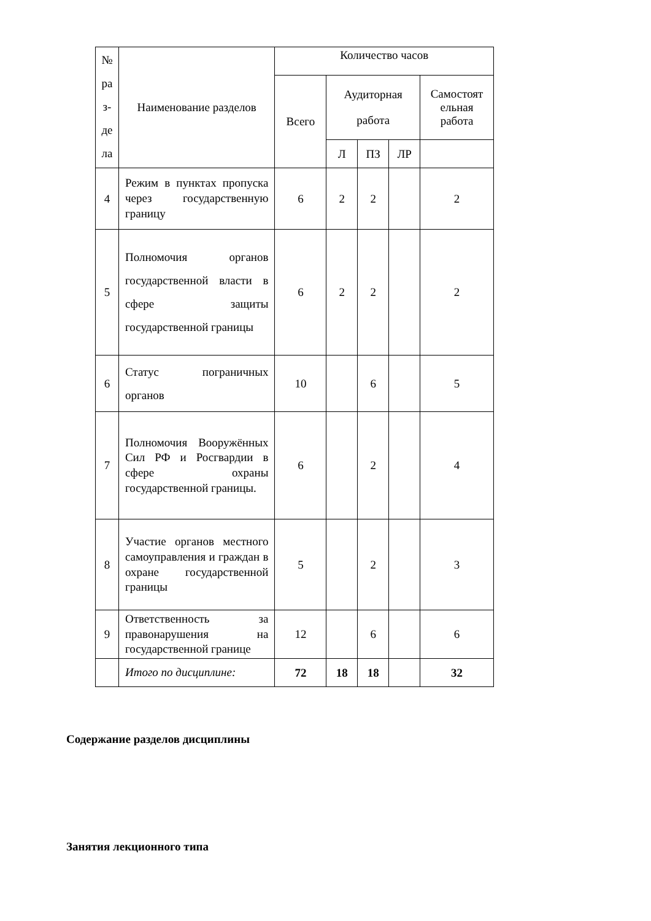| № ра з- де ла | Наименование разделов | Количество часов | | | | |
| --- | --- | --- | --- | --- | --- | --- |
| | | Всего | Аудиторная работа | | | Самостоят ельная работа |
| | | | Л | ПЗ | ЛР | |
| 4 | Режим в пунктах пропуска через государственную границу | 6 | 2 | 2 | | 2 |
| 5 | Полномочия органов государственной власти в сфере защиты государственной границы | 6 | 2 | 2 | | 2 |
| 6 | Статус пограничных органов | 10 | | 6 | | 5 |
| 7 | Полномочия Вооружённых Сил РФ и Росгвардии в сфере охраны государственной границы. | 6 | | 2 | | 4 |
| 8 | Участие органов местного самоуправления и граждан в охране государственной границы | 5 | | 2 | | 3 |
| 9 | Ответственность за правонарушения на государственной границе | 12 | | 6 | | 6 |
| | Итого по дисциплине: | 72 | 18 | 18 | | 32 |
Содержание разделов дисциплины
Занятия лекционного типа